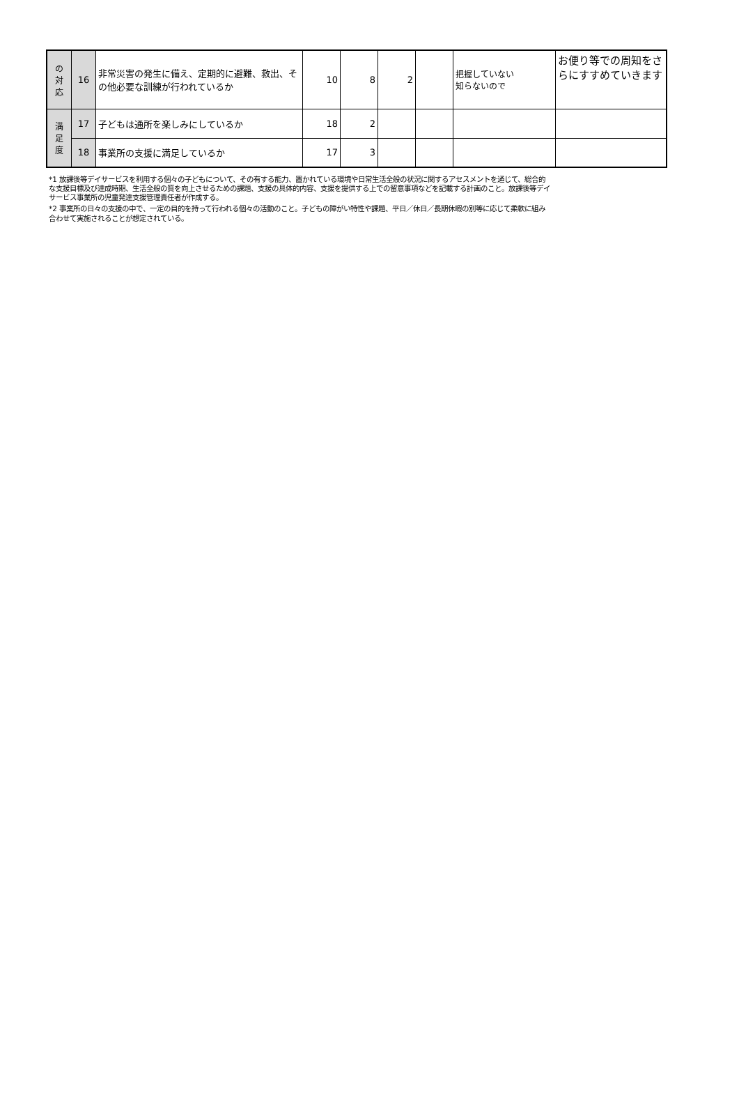| の 対 応 | 16 | 非常災害の発生に備え、定期的に避難、救出、その他必要な訓練が行われているか | 10 | 8 | 2 | | 把握していない 知らないので | お便り等での周知をさらにすすめていきます |
| 満 足 度 | 17 | 子どもは通所を楽しみにしているか | 18 | 2 | | | | |
| | 18 | 事業所の支援に満足しているか | 17 | 3 | | | | |
*1 放課後等デイサービスを利用する個々の子どもについて、その有する能力、置かれている環境や日常生活全般の状況に関するアセスメントを通じて、総合的な支援目標及び達成時期、生活全般の質を向上させるための課題、支援の具体的内容、支援を提供する上での留意事項などを記載する計画のこと。放課後等デイサービス事業所の児童発達支援管理責任者が作成する。
*2 事業所の日々の支援の中で、一定の目的を持って行われる個々の活動のこと。子どもの障がい特性や課題、平日／休日／長期休暇の別等に応じて柔軟に組み合わせて実施されることが想定されている。